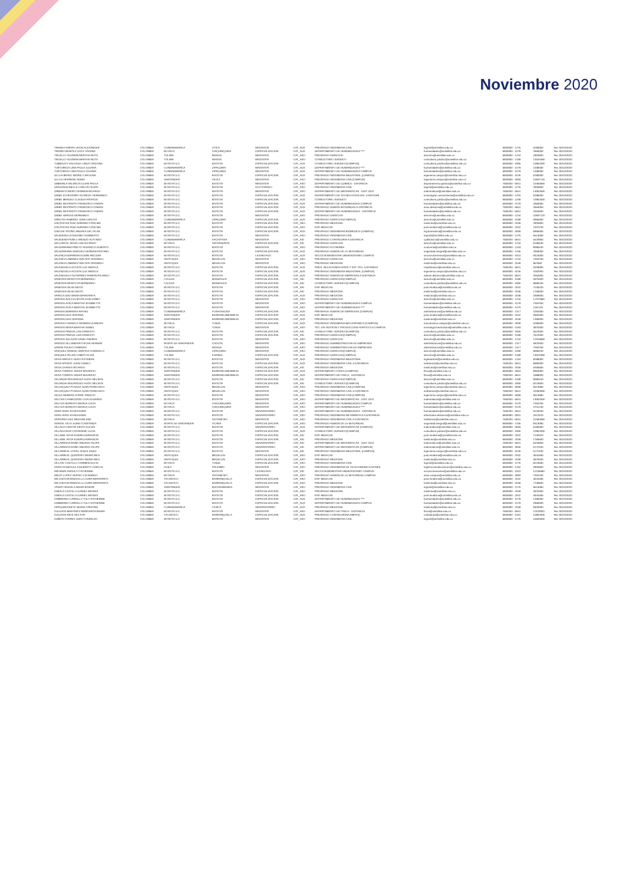Noviembre 2020
| TRIANA FORERO JHON ALEXANDER | COLOMBIA | CUNDINAMARCA | UTICA | MAGISTER | CAT_AUX | PREGRADO INGENIERIA CIVIL | ingcivil@unimilitar.edu.co | 6500000 - 1276 | 6290000 | Rec 00/10/2020 |
| TRIVIÑO BENITEZ LEIDY VIVIANA | COLOMBIA | BOYACA | CHIQUINQUIRA | ESPECIALIZACION | CAT_AUX | DEPARTAMENTO DE HUMANIDADES **** | humanidades@unimilitar.edu.co | 6500000 - 3179 | 2960000 | Rec 00/10/2020 |
| TRUJILLO GUZMAN MARTHA RUTH | COLOMBIA | TOLIMA | IBAGUE | MAGISTER | CAT_ASO | PREGRADO DERECHO | derecho@unimilitar.edu.co | 6500000 - 1244 | 2903800 | Rec 00/10/2020 |
| TRUJILLO GUZMAN MARTHA RUTH | COLOMBIA | TOLIMA | IBAGUE | MAGISTER | CAT_ASO | CONSULTORIO JURIDICO | consultorio.juridico@unimilitar.edu.co | 6500000 - 1339 | 14520480 | Rec 00/10/2020 |
| TUMBAJOY SALGADO LINDA CRISTINA | COLOMBIA | BOGOTA D.C. | BOGOTA | ESPECIALIZACION | CAT_AUX | CONSULTORIO JURIDICO(CAMPUS) | consultorio.juridico@unimilitar.edu.co | 6500000 - 3306 | 10952000 | Rec 00/10/2020 |
| TURTURICIA LINA PAULA JULIANA | COLOMBIA | CUNDINAMARCA | ZIPAQUIRA | MAGISTER | CAT_AUX | DEPARTAMENTO DE HUMANIDADES **** | humanidades@unimilitar.edu.co | 6500000 - 3179 | 1480000 | Rec 00/10/2020 |
| TURTURICIA LINA PAULA JULIANA | COLOMBIA | CUNDINAMARCA | ZIPAQUIRA | MAGISTER | CAT_AUX | DEPARTAMENTO DE HUMANIDADES CAMPUS | humanidades@unimilitar.edu.co | 6500000 - 3179 | 1480000 | Rec 00/10/2020 |
| ULLOA BRAVO INGRID CAROLINA | COLOMBIA | BOGOTA D.C. | BOGOTA | ESPECIALIZACION | CAT_AUX | PREGRADO INGENIERIA INDUSTRIAL (CAMPUS) | ingenieria.campus@unimilitar.edu.co | 6500000 - 3245 | 6290000 | Rec 00/10/2020 |
| ULLOA HERRENO NUBIA | COLOMBIA | SANTANDER | VELEZ | MAGISTER | CAT_ASO | PREGRADO INGENIERIA CIVIL(CAMPUS) | ingenieria.campus@unimilitar.edu.co | 6500000 - 3008 | 10837120 | Rec 00/10/2020 |
| UMBARILA VALENCIA LILIAN PAOLA | COLOMBIA | BOGOTA D.C. | BOGOTA | MAGISTER | CAT_ASO | DEPARTAMENTO DE QUIMICA - DISTANCIA | departamento.quimica@unimilitar.edu.co | 7480333 - 6841 | 10450080 | Rec 00/10/2020 |
| URAZAN BONELLS CARLOS FELIPE | COLOMBIA | BOGOTA D.C. | BOGOTA | DOCTORADO | CAT_ASO | PREGRADO INGENIERIA CIVIL | ingcivil@unimilitar.edu.co | 6500000 - 1276 | 2903800 | Rec 00/10/2020 |
| URBINA FORERO GERMAN RICARDO | COLOMBIA | BOGOTA D.C. | BOGOTA | MAGISTER | CAT_ASO | DEPARTAMENTO DE MATEMATICAS - DIST 2013 | matematicas@unimilitar.edu.co | 7480333 - 6841 | 13062600 | Rec 00/10/2020 |
| URIBE ECHEVERRY ALFREDO HERNANDO | COLOMBIA | BOGOTA D.C. | BOGOTA | ESPECIALIZACION | CAT_AUX | DEPARTAMENTO DE TECNOLOGIAS DEL CONOCIMI | tecnologias.conocimiento@unimilitar.edu.co | 6500000 - 1320 | 6290000 | Rec 00/10/2020 |
| URIBE MENDEZ CLAUDIA PATRICIA | COLOMBIA | BOGOTA D.C. | BOGOTA | ESPECIALIZACION | CAT_AUX | CONSULTORIO JURIDICO | consultorio.juridico@unimilitar.edu.co | 6500000 - 1339 | 10952000 | Rec 00/10/2020 |
| URIBE RESTREPO FRANCISCO FABIAN | COLOMBIA | BOGOTA D.C. | BOGOTA | ESPECIALIZACION | CAT_AUX | DEPARTAMENTO DE HUMANIDADES CAMPUS | humanidades@unimilitar.edu.co | 6500000 - 3179 | 2960000 | Rec 00/10/2020 |
| URIBE RESTREPO FRANCISCO FABIAN | COLOMBIA | BOGOTA D.C. | BOGOTA | ESPECIALIZACION | CAT_AUX | PREGRADO ADMON SEGURIDAD A DISTANCIA | aseo.distancia@unimilitar.edu.co | 7480333 - 6841 | 2664000 | Rec 00/10/2020 |
| URIBE RESTREPO FRANCISCO FABIAN | COLOMBIA | BOGOTA D.C. | BOGOTA | ESPECIALIZACION | CAT_AUX | DEPARTAMENTO DE HUMANIDADES - DISTANCIA | humanidades@unimilitar.edu.co | 7480333 - 6841 | 2664000 | Rec 00/10/2020 |
| URIBE VARGAS HERNANDO | COLOMBIA | BOGOTA D.C. | BOGOTA | MAGISTER | CAT_ASO | PREGRADO DERECHO | derecho@unimilitar.edu.co | 6500000 - 1244 | 10837120 | Rec 00/10/2020 |
| URRUTIA RAMIREZ JUAN CARLOS | COLOMBIA | CUNDINAMARCA | ZIPAQUIRA | ESPECIALIZACION | CAT_AUX | PREGRADO DERECHO(CAMPUS) | derecho@unimilitar.edu.co | 6500000 - 3199 | 6956000 | Rec 00/10/2020 |
| USCATEGUI RUIZ ADRIANA CATALINA | COLOMBIA | BOGOTA D.C. | BOGOTA | ESPECIALIZACION | CAT_ASO | PREGRADO MEDICINA | medicina@unimilitar.edu.co | 6500000 - 2048 | 2903800 | Rec 00/10/2020 |
| USCATEGUI RUIZ ADRIANA CATALINA | COLOMBIA | BOGOTA D.C. | BOGOTA | ESPECIALIZACION | CAT_ASO | ESP. MEDICAS | post.medicina@unimilitar.edu.co | 6500000 - 2042 | 2322240 | Rec 00/10/2020 |
| USECHE PATIÑO ANDREA DEL PILAR | COLOMBIA | BOGOTA D.C. | BOGOTA | ESPECIALIZACION | CAT_AUX | PREGRADO INGENIERIA BIOMEDICA (CAMPUS) | ing.biomedica@unimilitar.edu.co | 6500000 - 3008 | 6956000 | Rec 00/10/2020 |
| VALBUENA LEGUIZAMO HUMBERTO | COLOMBIA | BOGOTA D.C. | BOGOTA | MAGISTER | CAT_ASO | PREGRADO INGENIERIA CIVIL | ingcivil@unimilitar.edu.co | 6500000 - 1276 | 5613080 | Rec 00/10/2020 |
| VALBUENA PEÑA LORENZO ALFONSO | COLOMBIA | CUNDINAMARCA | FACATATIVA | MAGISTER | CAT_ASI | PREGRADO CONTADURIA A DISTANCIA | cpdistancia@unimilitar.edu.co | 7480333 - 6841 | 6420960 | Rec 00/10/2020 |
| VALCARCEL NOVA LUIS ALFREDO | COLOMBIA | BOYACA | SATIVANORTE | ESPECIALIZACION | CAT_ASI | PREGRADO DERECHO | derecho@unimilitar.edu.co | 6500000 - 1244 | 9185540 | Rec 00/10/2020 |
| VALDERRAMA PRIETO FEDERICO ALBERTO | COLOMBIA | BOGOTA D.C. | BOGOTA | MAGISTER | CAT_ASO | PREGRADO ECONOMIA | economia@unimilitar.edu.co | 6500000 - 1318 | 9095440 | Rec 00/10/2020 |
| VALDERRAMA SANCHEZ HERNAN ANTONIO | COLOMBIA | BOGOTA D.C. | BOGOTA | ESPECIALIZACION | CAT_AUX | PREGRADO ADMON DE LA SEGURIDAD | seguridad.integral@unimilitar.edu.co | 6500000 - 1346 | 2960000 | Rec 00/10/2020 |
| VALENCIA BARRERA EDWIN ANCIZAR | COLOMBIA | BOGOTA D.C. | BOGOTA | LICENCIADO | CAT_AUX | SECCION BIENESTAR UNIVERSITARIO CAMPUS | seccion.bienestar@unimilitar.edu.co | 6500000 - 3310 | 9324000 | Rec 00/10/2020 |
| VALENCIA JIMENEZ WALTER GERARDO | COLOMBIA | ANTIOQUIA | MEDELLIN | MAGISTER | CAT_ASO | PREGRADO DERECHO | derecho@unimilitar.edu.co | 6500000 - 1244 | 7353760 | Rec 00/10/2020 |
| VALENCIA JIMENEZ WALTER GERARDO | COLOMBIA | ANTIOQUIA | MEDELLIN | MAGISTER | CAT_ASO | PREGRADO MEDICINA | medicina@unimilitar.edu.co | 6500000 - 2048 | 967680 | Rec 00/10/2020 |
| VALENZUELA ACOSTA LUZ ANGELA | COLOMBIA | BOGOTA D.C. | BOGOTA | ESPECIALIZACION | CAT_AUX | PREG. RELACIONES INTER Y EST. POL. DISTANCIA | riepdistancia@unimilitar.edu.co | 7480333 - 6841 | 5328000 | Rec 00/10/2020 |
| VALENZUELA ACOSTA LUZ ANGELA | COLOMBIA | BOGOTA D.C. | BOGOTA | ESPECIALIZACION | CAT_AUX | PREGRADO INGENIERIA INDUSTRIAL (CAMPUS) | ingenieria.campus@unimilitar.edu.co | 6500000 - 3245 | 4292000 | Rec 00/10/2020 |
| VALENZUELA GUTIERREZ RAMON RICARDO | COLOMBIA | BOGOTA D.C. | BOGOTA | ESPECIALIZACION | CAT_AUX | PREGRADO ADMON DE EMPRESAS A DISTANCIA | admon.distancia@unimilitar.edu.co | 7480333 - 6841 | 2664000 | Rec 00/10/2020 |
| VANEGAS MONTOYA BERNARDO | COLOMBIA | CALDAS | MANIZALES | ESPECIALIZACION | CAT_ASI | PREGRADO DERECHO(CAMPUS) | derecho@unimilitar.edu.co | 6500000 - 3199 | 3675400 | Rec 00/10/2020 |
| VANEGAS MONTOYA BERNARDO | COLOMBIA | CALDAS | MANIZALES | ESPECIALIZACION | CAT_ASI | CONSULTORIO JURIDICO(CAMPUS) | consultorio.juridico@unimilitar.edu.co | 6500000 - 3306 | 9988160 | Rec 00/10/2020 |
| VANEGAS SILVA DIEGO | COLOMBIA | BOGOTA D.C. | BOGOTA | ESPECIALIZACION | CAT_ASI | ESP. MEDICAS | post.medicina@unimilitar.edu.co | 6500000 - 2042 | 2140320 | Rec 00/10/2020 |
| VANEGAS SILVA DIEGO | COLOMBIA | BOGOTA D.C. | BOGOTA | ESPECIALIZACION | CAT_ASI | PREGRADO MEDICINA | medicina@unimilitar.edu.co | 6500000 - 2048 | 1783600 | Rec 00/10/2020 |
| VARELA DIAZ MARIA MARGARITA | COLOMBIA | BOGOTA D.C. | BOGOTA | ESPECIALIZACION | CAT_AUX | PREGRADO MEDICINA | medicina@unimilitar.edu.co | 6500000 - 2048 | 4459000 | Rec 00/10/2020 |
| VARGAS AVILA ELIECER GUILLERMO | COLOMBIA | BOGOTA D.C. | BOGOTA | MAGISTER | CAT_ASO | PREGRADO DERECHO | derecho@unimilitar.edu.co | 6500000 - 1244 | 11707960 | Rec 00/10/2020 |
| VARGAS AYALA MARTHA JEANNETTE | COLOMBIA | BOGOTA D.C. | BOGOTA | MAGISTER | CAT_ASO | DEPARTAMENTO DE HUMANIDADES CAMPUS | humanidades@unimilitar.edu.co | 6500000 - 3179 | 7353760 | Rec 00/10/2020 |
| VARGAS AYALA MARTHA JEANNETTE | COLOMBIA | BOGOTA D.C. | BOGOTA | MAGISTER | CAT_ASO | DEPARTAMENTO DE HUMANIDADES **** | humanidades@unimilitar.edu.co | 6500000 - 3179 | 1161120 | Rec 00/10/2020 |
| VARGAS BARRERA RAFAEL | COLOMBIA | CUNDINAMARCA | FUSAGASUGA | ESPECIALIZACION | CAT_AUX | PREGRADO ADMON DE EMPRESAS (CAMPUS) | administracion@unimilitar.edu.co | 6500000 - 1317 | 4292000 | Rec 00/10/2020 |
| VARGAS DIAZ ADRIANA | COLOMBIA | SANTANDER | BARRANCABERMEJA | ESPECIALIZACION | CAT_AUX | ESP. MEDICAS | post.medicina@unimilitar.edu.co | 6500000 - 2042 | 3552000 | Rec 00/10/2020 |
| VARGAS DIAZ ADRIANA | COLOMBIA | SANTANDER | BARRANCABERMEJA | ESPECIALIZACION | CAT_AUX | PREGRADO MEDICINA | medicina@unimilitar.edu.co | 6500000 - 2048 | 1480000 | Rec 00/10/2020 |
| VARGAS FONSECA GERMAN LEANDRO | COLOMBIA | BOYACA | TUNJA | ESPECIALIZACION | CAT_AUX | PREGRADO INGENIERIA MECATRONICA (CAMPUS) | mecatronica.campus@unimilitar.edu.co | 6500000 - 3009 | 6290000 | Rec 00/10/2020 |
| VARGAS MORA MARTHA ISABEL | COLOMBIA | BOYACA | TUNJA | MAGISTER | CAT_ASO | TEC. EN GESTION Y PRODUCCION HORTICOLA CAMPUS | tecnologia.horticultura@unimilitar.edu.co | 6500000 - 3183 | 3870400 | Rec 00/10/2020 |
| VARGAS PINEDA LUIS ERNESTO | COLOMBIA | BOGOTA D.C. | BOGOTA | ESPECIALIZACION | CAT_ASI | CONSULTORIO JURIDICO(CAMPUS) | consultorio.juridico@unimilitar.edu.co | 6500000 - 3306 | 5624000 | Rec 00/10/2020 |
| VARGAS PINEDA LUIS ERNESTO | COLOMBIA | BOGOTA D.C. | BOGOTA | ESPECIALIZACION | CAT_ASI | PREGRADO DERECHO(CAMPUS) | derecho@unimilitar.edu.co | 6500000 - 3199 | 7622000 | Rec 00/10/2020 |
| VARGAS SALAZAR DAVID ANDRES | COLOMBIA | BOGOTA D.C. | BOGOTA | MAGISTER | CAT_ASO | PREGRADO DERECHO | derecho@unimilitar.edu.co | 6500000 - 1244 | 12578880 | Rec 00/10/2020 |
| VARGAS VILLAMIZAR OSCAR HERNAN | COLOMBIA | NORTE DE SANTANDER | CUCUTA | MAGISTER | CAT_ASO | PREGRADO ADMINISTRACION DE EMPRESAS | administracion@unimilitar.edu.co | 6500000 - 1317 | 3870400 | Rec 00/10/2020 |
| VARON PULIDO ORMINSO | COLOMBIA | TOLIMA | IBAGUE | MAGISTER | CAT_ASO | PREGRADO ADMINISTRACION DE EMPRESAS | administracion@unimilitar.edu.co | 6500000 - 1317 | 7353760 | Rec 00/10/2020 |
| VASQUEZ RANGEL MARTHA CONSUELO | COLOMBIA | CUNDINAMARCA | ZIPAQUIRA | MAGISTER | CAT_ASO | PREGRADO DERECHO(CAMPUS) | derecho@unimilitar.edu.co | 6500000 - 3199 | 9095440 | Rec 00/10/2020 |
| VASQUEZ ROJAS CAMPO ELIAS | COLOMBIA | TOLIMA | ESPINAL | ESPECIALIZACION | CAT_AUX | PREGRADO DERECHO(CAMPUS) | derecho@unimilitar.edu.co | 6500000 - 3199 | 14023480 | Rec 00/10/2020 |
| VEGA ANGULO HUGO ESTEBAN | COLOMBIA | BOGOTA D.C. | BOGOTA | MAGISTER | CAT_AUX | PREGRADO INGENIERIA INDUSTRIAL | ingindustrial@unimilitar.edu.co | 6500000 - 1264 | 8288000 | Rec 00/10/2020 |
| VEGA APONTE JUAN CAMILO | COLOMBIA | BOGOTA D.C. | BOGOTA | ESPECIALIZACION | CAT_AUX | PREGRADO INGENIERIA CIVIL A DISTANCIA | icdistancia@unimilitar.edu.co | 7480333 - 6841 | 9990000 | Rec 00/10/2020 |
| VEGA CHAVES RICARDO | COLOMBIA | BOGOTA D.C. | BOGOTA | ESPECIALIZACION | CAT_ASI | PREGRADO MEDICINA | medicina@unimilitar.edu.co | 6500000 - 2048 | 5350800 | Rec 00/10/2020 |
| VEGA TORRES JAVIER MAURICIO | COLOMBIA | SANTANDER | BARRANCABERMEJA | ESPECIALIZACION | CAT_AUX | DEPARTAMENTO FISICA (CAMPUS) | fisica@unimilitar.edu.co | 6500000 - 3053 | 8954000 | Rec 00/10/2020 |
| VEGA TORRES JAVIER MAURICIO | COLOMBIA | SANTANDER | BARRANCABERMEJA | ESPECIALIZACION | CAT_AUX | DEPARTAMENTO DE FISICA - DISTANCIA | fisica@unimilitar.edu.co | 7480333 - 6841 | 1998000 | Rec 00/10/2020 |
| VELANDIA RODRIGUEZ HUGO NELSON | COLOMBIA | BOGOTA D.C. | BOGOTA | ESPECIALIZACION | CAT_ASI | PREGRADO DERECHO(CAMPUS) | derecho@unimilitar.edu.co | 6500000 - 3199 | 9095440 | Rec 00/10/2020 |
| VELANDIA RODRIGUEZ HUGO NELSON | COLOMBIA | BOGOTA D.C. | BOGOTA | ESPECIALIZACION | CAT_ASI | CONSULTORIO JURIDICO(CAMPUS) | consultorio.juridico@unimilitar.edu.co | 6500000 - 3306 | 8224600 | Rec 00/10/2020 |
| VELASQUEZ POSADA JUAN FRANCISCO | COLOMBIA | ANTIOQUIA | MEDELLIN | MAGISTER | CAT_ASO | PREGRADO INGENIERIA CIVIL(CAMPUS) | ingenieria.campus@unimilitar.edu.co | 6500000 - 3008 | 5613080 | Rec 00/10/2020 |
| VELASQUEZ POSADA JUAN FRANCISCO | COLOMBIA | ANTIOQUIA | MEDELLIN | MAGISTER | CAT_ASO | PREGRADO INGENIERIA CIVIL A DISTANCIA | icdistancia@unimilitar.edu.co | 7480333 - 6841 | 10450080 | Rec 00/10/2020 |
| VELEZ MUNERA JORGE IGNACIO | COLOMBIA | BOGOTA D.C. | BOGOTA | MAGISTER | CAT_ASO | PREGRADO INGENIERIA CIVIL(CAMPUS) | ingenieria.campus@unimilitar.edu.co | 6500000 - 3008 | 5613080 | Rec 00/10/2020 |
| VELOSA CHAMUCERO LUIS EDUARDO | COLOMBIA | BOGOTA D.C. | BOGOTA | MAGISTER | CAT_ASO | DEPARTAMENTO DE MATEMATICAS - DIST 2013 | matematicas@unimilitar.edu.co | 7480333 - 6841 | 13062600 | Rec 00/10/2020 |
| VELOZA SERRATO MAGDA LUCIA | COLOMBIA | BOYACA | CHIQUINQUIRA | MAGISTER | CAT_ASO | DEPARTAMENTO DE HUMANIDADES CAMPUS | humanidades@unimilitar.edu.co | 6500000 - 3179 | 7353760 | Rec 00/10/2020 |
| VELOZA SERRATO MAGDA LUCIA | COLOMBIA | BOYACA | CHIQUINQUIRA | MAGISTER | CAT_ASO | DEPARTAMENTO DE HUMANIDADES **** | humanidades@unimilitar.edu.co | 6500000 - 3179 | 4741240 | Rec 00/10/2020 |
| VERA VERA JOHN EDWIN | COLOMBIA | BOGOTA D.C. | BOGOTA | UNIVERSITARIO | CAT_ASO | DEPARTAMENTO DE HUMANIDADES - DISTANCIA | humanidades@unimilitar.edu.co | 7480333 - 6841 | 5225040 | Rec 00/10/2020 |
| VERA VERA JOHN EDWIN | COLOMBIA | BOGOTA D.C. | BOGOTA | UNIVERSITARIO | CAT_ASO | PREGRADO INGENIERIA INFORMATICA A DISTANCIA | informatica.distancia@unimilitar.edu.co | 6500000 - 0001 | 2612520 | Rec 00/10/2020 |
| VERGARA DIAZ NIDIA MILENA | COLOMBIA | BOYACA | SOGAMOSO | MAGISTER | CAT_ASO | PREGRADO INGENIERIA CIVIL A DISTANCIA | icdistancia@unimilitar.edu.co | 7480333 - 6841 | 10450080 | Rec 00/10/2020 |
| VERGEL VILA LAURA CONSTANZA | COLOMBIA | NORTE DE SANTANDER | OCANA | ESPECIALIZACION | CAT_ASO | PREGRADO ADMON DE LA SEGURIDAD | seguridad.integral@unimilitar.edu.co | 6500000 - 1346 | 5613080 | Rec 00/10/2020 |
| VILLADA CANTOR DIEGO ALEXIS | COLOMBIA | BOGOTA D.C. | BOGOTA | UNIVERSITARIO | CAT_AUX | DEPARTAMENTO DE MATEMATICAS (CAMPUS) | matematicas@unimilitar.edu.co | 6500000 - 3055 | 6290000 | Rec 00/10/2020 |
| VILLADA RUIZ CATHERINE LUCIA | COLOMBIA | BOGOTA D.C. | BOGOTA | ESPECIALIZACION | CAT_AUX | CONSULTORIO JURIDICO(CAMPUS) | consultorio.juridico@unimilitar.edu.co | 6500000 - 3306 | 10952000 | Rec 00/10/2020 |
| VILLAMIL VEGA EDWIN DAVINSSON | COLOMBIA | BOGOTA D.C. | BOGOTA | ESPECIALIZACION | CAT_ASI | ESP. MEDICAS | post.medicina@unimilitar.edu.co | 6500000 - 2042 | 2140320 | Rec 00/10/2020 |
| VILLAMIL VEGA EDWIN DAVINSSON | COLOMBIA | BOGOTA D.C. | BOGOTA | ESPECIALIZACION | CAT_ASI | PREGRADO MEDICINA | medicina@unimilitar.edu.co | 6500000 - 2048 | 1783600 | Rec 00/10/2020 |
| VILLARRAGA RAÑO ANDRES FELIPE | COLOMBIA | BOGOTA D.C. | BOGOTA | UNIVERSITARIO | CAT_ASI | DEPARTAMENTO DE MATEMATICAS - DIST 2013 | matematicas@unimilitar.edu.co | 7480333 - 6841 | 6420960 | Rec 00/10/2020 |
| VILLARRAGA RAÑO ANDRES FELIPE | COLOMBIA | BOGOTA D.C. | BOGOTA | UNIVERSITARIO | CAT_ASI | DEPARTAMENTO DE MATEMATICAS (CAMPUS) | matematicas@unimilitar.edu.co | 6500000 - 3055 | 5172440 | Rec 00/10/2020 |
| VILLARREAL LOPEZ JESUS DAVID | COLOMBIA | BOGOTA D.C. | BOGOTA | MAGISTER | CAT_ASI | PREGRADO INGENIERIA INDUSTRIAL (CAMPUS) | ingenieria.campus@unimilitar.edu.co | 6500000 - 3245 | 5172440 | Rec 00/10/2020 |
| VILLARREAL QUINTERO MARIA INES | COLOMBIA | ANTIOQUIA | MEDELLIN | ESPECIALIZACION | CAT_ASO | ESP. MEDICAS | post.medicina@unimilitar.edu.co | 6500000 - 2042 | 4644480 | Rec 00/10/2020 |
| VILLARREAL QUINTERO MARIA INES | COLOMBIA | ANTIOQUIA | MEDELLIN | ESPECIALIZACION | CAT_ASO | PREGRADO MEDICINA | medicina@unimilitar.edu.co | 6500000 - 2048 | 3870400 | Rec 00/10/2020 |
| VILLATE CASTILLO CARMEN ALICIA | COLOMBIA | BOYACA | TUNJA | ESPECIALIZACION | CAT_ASO | PREGRADO INGENIERIA CIVIL | ingcivil@unimilitar.edu.co | 6500000 - 1276 | 8224600 | Rec 00/10/2020 |
| VIVAS GONZALEZ EDILBERTO CARLOS | COLOMBIA | HUILA | PALERMO | MAGISTER | CAT_ASO | PREGRADO INGENIERIA DE TELECOMUNICACIONES | ingtelecomunicaciones@unimilitar.edu.co | 6500000 - 1282 | 2903800 | Rec 00/10/2020 |
| WIESNER ANGULO CATHERINE | COLOMBIA | BOGOTA D.C. | BOGOTA | LICENCIADO | CAT_ASI | SECCION BIENESTAR UNIVERSITARIO CAMPUS | seccion.bienestar@unimilitar.edu.co | 6500000 - 3310 | 11236680 | Rec 00/10/2020 |
| WIEST LOPEZ SERGIO LEONARDO | COLOMBIA | BOYACA | SOGAMOSO | MAGISTER | CAT_ASO | PREGRADO ADMON DE LA SEGURIDAD CAMPUS | aseo.campus@unimilitar.edu.co | 6500000 - 3093 | 7353760 | Rec 00/10/2020 |
| WILCHES BORNACELLI LAURA MARGARITA | COLOMBIA | ATLANTICO | BARRANQUILLA | ESPECIALIZACION | CAT_ASO | ESP. MEDICAS | post.medicina@unimilitar.edu.co | 6500000 - 2042 | 4644480 | Rec 00/10/2020 |
| WILCHES BORNACELLI LAURA MARGARITA | COLOMBIA | ATLANTICO | BARRANQUILLA | ESPECIALIZACION | CAT_ASO | PREGRADO MEDICINA | medicina@unimilitar.edu.co | 6500000 - 2048 | 7740800 | Rec 00/10/2020 |
| YAVER ORJUELA NADIR BASHIR | COLOMBIA | SANTANDER | BUCARAMANGA | MAGISTER | CAT_ASO | PREGRADO INGENIERIA CIVIL | ingcivil@unimilitar.edu.co | 6500000 - 1276 | 5613080 | Rec 00/10/2020 |
| ZABALA CASTILLO DANIEL MOISES | COLOMBIA | BOGOTA D.C. | BOGOTA | ESPECIALIZACION | CAT_ASO | PREGRADO MEDICINA | medicina@unimilitar.edu.co | 6500000 - 2048 | 3870400 | Rec 00/10/2020 |
| ZABALA CASTILLO DANIEL MOISES | COLOMBIA | BOGOTA D.C. | BOGOTA | ESPECIALIZACION | CAT_ASO | ESP. MEDICAS | post.medicina@unimilitar.edu.co | 6500000 - 2042 | 4644480 | Rec 00/10/2020 |
| ZAMBRANO CARRILLO YULY KATHERINE | COLOMBIA | BOGOTA D.C. | BOGOTA | ESPECIALIZACION | CAT_AUX | DEPARTAMENTO DE HUMANIDADES **** | humanidades@unimilitar.edu.co | 6500000 - 3179 | 1480000 | Rec 00/10/2020 |
| ZAMBRANO CARRILLO YULY KATHERINE | COLOMBIA | BOGOTA D.C. | BOGOTA | ESPECIALIZACION | CAT_AUX | DEPARTAMENTO DE HUMANIDADES CAMPUS | humanidades@unimilitar.edu.co | 6500000 - 3179 | 2960000 | Rec 00/10/2020 |
| ZIPAQUIRA NIETO MARIA CRISTINA | COLOMBIA | CUNDINAMARCA | CAJICA | UNIVERSITARIO | CAT_AUX | PREGRADO MEDICINA | medicina@unimilitar.edu.co | 6500000 - 2048 | 5920000 | Rec 00/10/2020 |
| ZULUAGA MARTINEZ MARGARITA MARIA | COLOMBIA | BOGOTA D.C. | BOGOTA | MAGISTER | CAT_ASO | DEPARTAMENTO DE FISICA - DISTANCIA | fisica@unimilitar.edu.co | 7480333 - 6841 | 11320920 | Rec 00/10/2020 |
| ZULUAGA RIOS HECTOR | COLOMBIA | ATLANTICO | BARRANQUILLA | ESPECIALIZACION | CAT_AUX | PREGRADO CONTADURIA(CAMPUS) | contaduria@unimilitar.edu.co | 6500000 - 3191 | 10952000 | Rec 00/10/2020 |
| ZUÑIGA TORRES JAIRO OSWALDO | COLOMBIA | BOGOTA D.C. | BOGOTA | MAGISTER | CAT_ASO | PREGRADO INGENIERIA CIVIL | ingcivil@unimilitar.edu.co | 6500000 - 1276 | 16933000 | Rec 00/10/2020 |